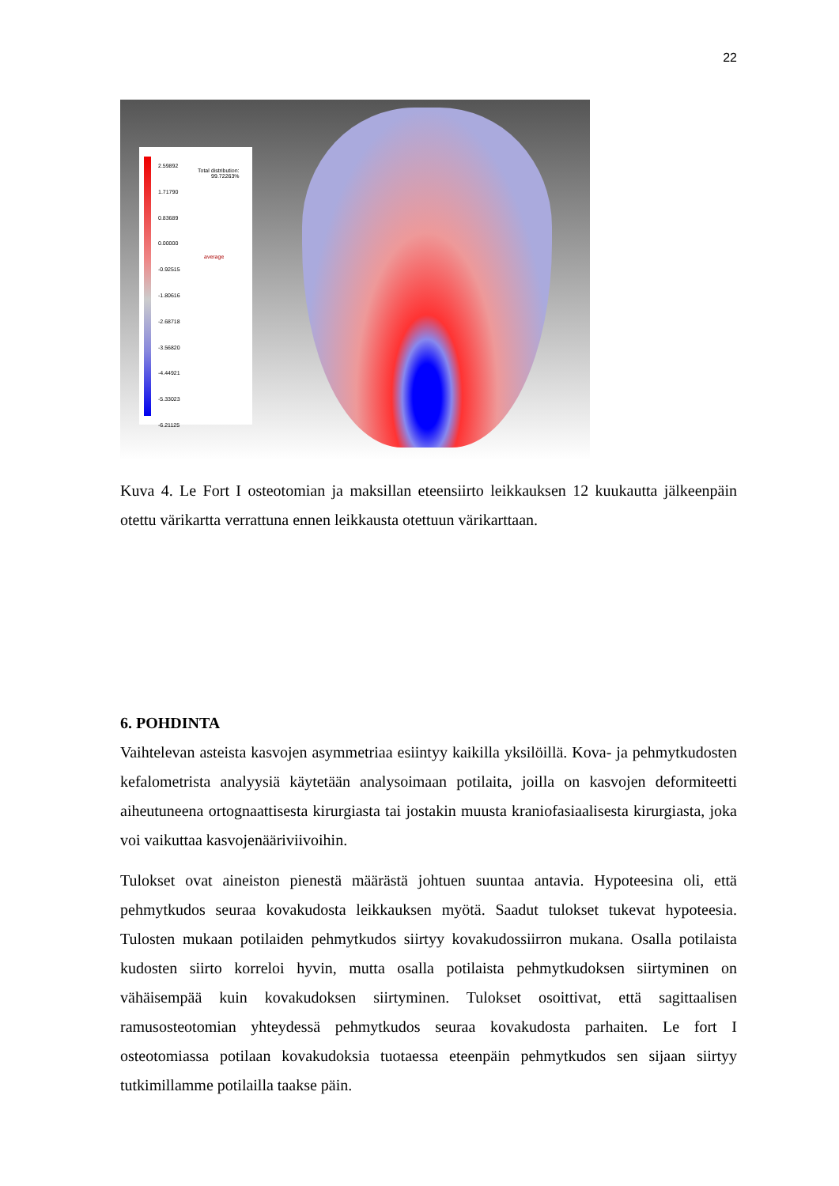22
2.59892
1.71790
0.83689
0.00000
-0.92515
-1.80616
-2.68718
-3.56820
-4.44921
-5.33023
-6.21125
Total distribution:
99.72263%
average
Kuva 4. Le Fort I osteotomian ja maksillan eteensiirto leikkauksen 12 kuukautta jälkeenpäin otettu värikartta verrattuna ennen leikkausta otettuun värikarttaan.
6. POHDINTA
Vaihtelevan asteista kasvojen asymmetriaa esiintyy kaikilla yksilöillä. Kova- ja pehmytkudosten kefalometrista analyysiä käytetään analysoimaan potilaita, joilla on kasvojen deformiteetti aiheutuneena ortognaattisesta kirurgiasta tai jostakin muusta kraniofasiaalisesta kirurgiasta, joka voi vaikuttaa kasvojenääriviivoihin.
Tulokset ovat aineiston pienestä määrästä johtuen suuntaa antavia. Hypoteesina oli, että pehmytkudos seuraa kovakudosta leikkauksen myötä. Saadut tulokset tukevat hypoteesia. Tulosten mukaan potilaiden pehmytkudos siirtyy kovakudossiirron mukana. Osalla potilaista kudosten siirto korreloi hyvin, mutta osalla potilaista pehmytkudoksen siirtyminen on vähäisempää kuin kovakudoksen siirtyminen. Tulokset osoittivat, että sagittaalisen ramusosteotomian yhteydessä pehmytkudos seuraa kovakudosta parhaiten. Le fort I osteotomiassa potilaan kovakudoksia tuotaessa eteenpäin pehmytkudos sen sijaan siirtyy tutkimillamme potilailla taakse päin.